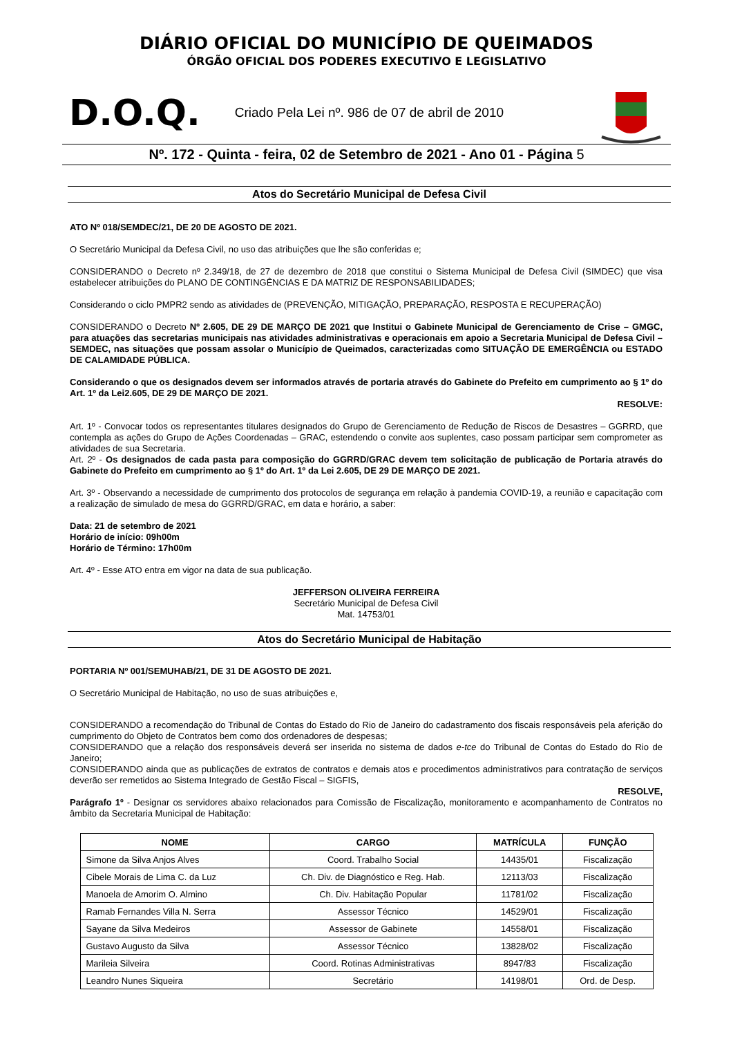DIÁRIO OFICIAL DO MUNICÍPIO DE QUEIMADOS
ÓRGÃO OFICIAL DOS PODERES EXECUTIVO E LEGISLATIVO
D.O.Q. Criado Pela Lei nº. 986 de 07 de abril de 2010
Nº. 172 - Quinta - feira, 02 de Setembro de 2021 - Ano 01 - Página 5
Atos do Secretário Municipal de Defesa Civil
ATO Nº 018/SEMDEC/21, DE 20 DE AGOSTO DE 2021.
O Secretário Municipal da Defesa Civil, no uso das atribuições que lhe são conferidas e;
CONSIDERANDO o Decreto nº 2.349/18, de 27 de dezembro de 2018 que constitui o Sistema Municipal de Defesa Civil (SIMDEC) que visa estabelecer atribuições do PLANO DE CONTINGÊNCIAS E DA MATRIZ DE RESPONSABILIDADES;
Considerando o ciclo PMPR2 sendo as atividades de (PREVENÇÃO, MITIGAÇÃO, PREPARAÇÃO, RESPOSTA E RECUPERAÇÃO)
CONSIDERANDO o Decreto Nº 2.605, DE 29 DE MARÇO DE 2021 que Institui o Gabinete Municipal de Gerenciamento de Crise – GMGC, para atuações das secretarias municipais nas atividades administrativas e operacionais em apoio a Secretaria Municipal de Defesa Civil – SEMDEC, nas situações que possam assolar o Município de Queimados, caracterizadas como SITUAÇÃO DE EMERGÊNCIA ou ESTADO DE CALAMIDADE PÚBLICA.
Considerando o que os designados devem ser informados através de portaria através do Gabinete do Prefeito em cumprimento ao § 1º do Art. 1º da Lei2.605, DE 29 DE MARÇO DE 2021.
RESOLVE:
Art. 1º - Convocar todos os representantes titulares designados do Grupo de Gerenciamento de Redução de Riscos de Desastres – GGRRD, que contempla as ações do Grupo de Ações Coordenadas – GRAC, estendendo o convite aos suplentes, caso possam participar sem comprometer as atividades de sua Secretaria.
Art. 2º - Os designados de cada pasta para composição do GGRRD/GRAC devem tem solicitação de publicação de Portaria através do Gabinete do Prefeito em cumprimento ao § 1º do Art. 1º da Lei 2.605, DE 29 DE MARÇO DE 2021.
Art. 3º - Observando a necessidade de cumprimento dos protocolos de segurança em relação à pandemia COVID-19, a reunião e capacitação com a realização de simulado de mesa do GGRRD/GRAC, em data e horário, a saber:
Data: 21 de setembro de 2021
Horário de início: 09h00m
Horário de Término: 17h00m
Art. 4º - Esse ATO entra em vigor na data de sua publicação.
JEFFERSON OLIVEIRA FERREIRA
Secretário Municipal de Defesa Civil
Mat. 14753/01
Atos do Secretário Municipal de Habitação
PORTARIA Nº 001/SEMUHAB/21, DE 31 DE AGOSTO DE 2021.
O Secretário Municipal de Habitação, no uso de suas atribuições e,
CONSIDERANDO a recomendação do Tribunal de Contas do Estado do Rio de Janeiro do cadastramento dos fiscais responsáveis pela aferição do cumprimento do Objeto de Contratos bem como dos ordenadores de despesas;
CONSIDERANDO que a relação dos responsáveis deverá ser inserida no sistema de dados e-tce do Tribunal de Contas do Estado do Rio de Janeiro;
CONSIDERANDO ainda que as publicações de extratos de contratos e demais atos e procedimentos administrativos para contratação de serviços deverão ser remetidos ao Sistema Integrado de Gestão Fiscal – SIGFIS,
RESOLVE,
Parágrafo 1º - Designar os servidores abaixo relacionados para Comissão de Fiscalização, monitoramento e acompanhamento de Contratos no âmbito da Secretaria Municipal de Habitação:
| NOME | CARGO | MATRÍCULA | FUNÇÃO |
| --- | --- | --- | --- |
| Simone da Silva Anjos Alves | Coord. Trabalho Social | 14435/01 | Fiscalização |
| Cibele Morais de Lima C. da Luz | Ch. Div. de Diagnóstico e Reg. Hab. | 12113/03 | Fiscalização |
| Manoela de Amorim O. Almino | Ch. Div. Habitação Popular | 11781/02 | Fiscalização |
| Ramab Fernandes Villa N. Serra | Assessor Técnico | 14529/01 | Fiscalização |
| Sayane da Silva Medeiros | Assessor de Gabinete | 14558/01 | Fiscalização |
| Gustavo Augusto da Silva | Assessor Técnico | 13828/02 | Fiscalização |
| Marileia Silveira | Coord. Rotinas Administrativas | 8947/83 | Fiscalização |
| Leandro Nunes Siqueira | Secretário | 14198/01 | Ord. de Desp. |